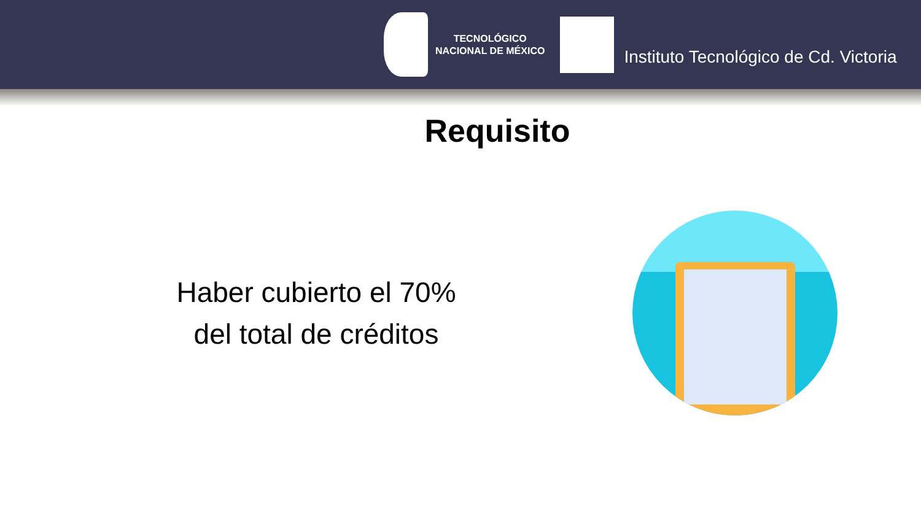TECNOLÓGICO
NACIONAL DE MÉXICO
Instituto Tecnológico de Cd. Victoria
Requisito
Haber cubierto el 70%
del total de créditos